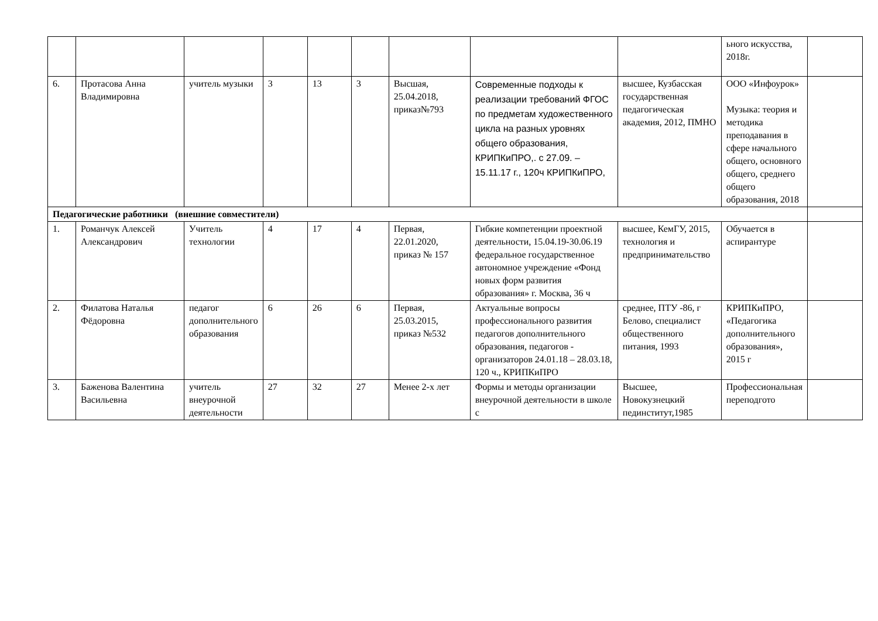| | | | | | | | | | ьного искусства, 2018г. | |
| 6. | Протасова Анна Владимировна | учитель музыки | 3 | 13 | 3 | Высшая, 25.04.2018, приказ№793 | Современные подходы к реализации требований ФГОС по предметам художественного цикла на разных уровнях общего образования, КРИПКиПРО,. с 27.09. – 15.11.17 г., 120ч КРИПКиПРО, | высшее, Кузбасская государственная педагогическая академия, 2012, ПМНО | ООО «Инфоурок» Музыка: теория и методика преподавания в сфере начального общего, основного общего, среднего общего образования, 2018 | |
| Педагогические работники (внешние совместители) | | | | | | | | | | |
| 1. | Романчук Алексей Александрович | Учитель технологии | 4 | 17 | 4 | Первая, 22.01.2020, приказ № 157 | Гибкие компетенции проектной деятельности, 15.04.19-30.06.19 федеральное государственное автономное учреждение «Фонд новых форм развития образования» г. Москва, 36 ч | высшее, КемГУ, 2015, технология и предпринимательство | Обучается в аспирантуре | |
| 2. | Филатова Наталья Фёдоровна | педагог дополнительного образования | 6 | 26 | 6 | Первая, 25.03.2015, приказ №532 | Актуальные вопросы профессионального развития педагогов дополнительного образования, педагогов - организаторов 24.01.18 – 28.03.18, 120 ч., КРИПКиПРО | среднее, ПТУ -86, г Белово, специалист общественного питания, 1993 | КРИПКиПРО, «Педагогика дополнительного образования», 2015 г | |
| 3. | Баженова Валентина Васильевна | учитель внеурочной деятельности | 27 | 32 | 27 | Менее 2-х лет | Формы и методы организации внеурочной деятельности в школе с | Высшее, Новокузнецкий пединститут,1985 | Профессиональная переподгото | |